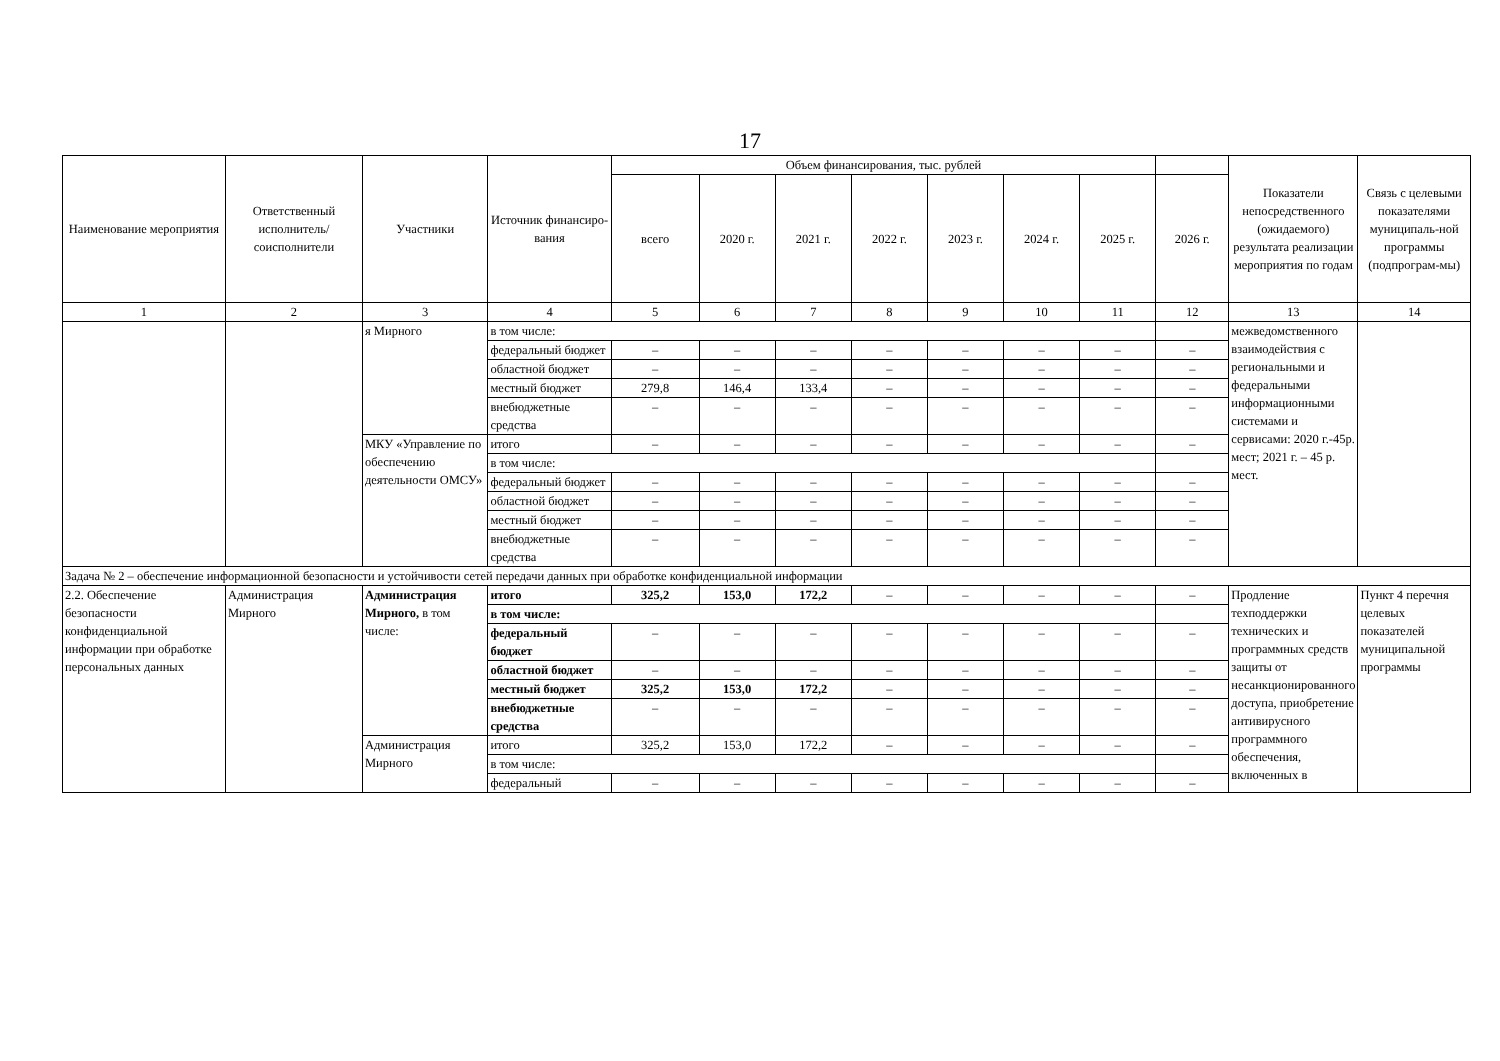17
| Наименование мероприятия | Ответственный исполнитель/ соисполнители | Участники | Источник финансиро-вания | Объем финансирования, тыс. рублей | | | | | | | | Показатели непосредственного (ожидаемого) результата реализации мероприятия по годам | Связь с целевыми показателями муниципаль-ной программы (подпрограм-мы) |
| --- | --- | --- | --- | --- | --- | --- | --- | --- | --- | --- | --- | --- | --- |
| | | | | всего | 2020 г. | 2021 г. | 2022 г. | 2023 г. | 2024 г. | 2025 г. | 2026 г. | | |
| 1 | 2 | 3 | 4 | 5 | 6 | 7 | 8 | 9 | 10 | 11 | 12 | 13 | 14 |
| | | я Мирного | в том числе: | | | | | | | | | межведомственного взаимодействия с региональными и федеральными информационными системами и сервисами: 2020 г.-45р. мест; 2021 г. – 45 р. мест. | |
| | | | федеральный бюджет | – | – | – | – | – | – | – | – | | |
| | | | областной бюджет | – | – | – | – | – | – | – | – | | |
| | | | местный бюджет | 279,8 | 146,4 | 133,4 | – | – | – | – | – | | |
| | | | внебюджетные средства | – | – | – | – | – | – | – | – | | |
| | | МКУ «Управление по обеспечению деятельности ОМСУ» | итого | – | – | – | – | – | – | – | – | | |
| | | | в том числе: | | | | | | | | | | |
| | | | федеральный бюджет | – | – | – | – | – | – | – | – | | |
| | | | областной бюджет | – | – | – | – | – | – | – | – | | |
| | | | местный бюджет | – | – | – | – | – | – | – | – | | |
| | | | внебюджетные средства | – | – | – | – | – | – | – | – | | |
| Задача № 2 – обеспечение информационной безопасности и устойчивости сетей передачи данных при обработке конфиденциальной информации | | | | | | | | | | | | | |
| 2.2. Обеспечение безопасности конфиденциальной информации при обработке персональных данных | Администрация Мирного | Администрация Мирного, в том числе: | итого | 325,2 | 153,0 | 172,2 | – | – | – | – | – | Продление техподдержки технических и программных средств защиты от несанкционированного доступа, приобретение антивирусного программного обеспечения, включенных в | Пункт 4 перечня целевых показателей муниципальной программы |
| | | | в том числе: | | | | | | | | | | |
| | | | федеральный бюджет | – | – | – | – | – | – | – | – | | |
| | | | областной бюджет | – | – | – | – | – | – | – | – | | |
| | | | местный бюджет | 325,2 | 153,0 | 172,2 | – | – | – | – | – | | |
| | | | внебюджетные средства | – | – | – | – | – | – | – | – | | |
| | | Администрация Мирного | итого | 325,2 | 153,0 | 172,2 | – | – | – | – | – | | |
| | | | в том числе: | | | | | | | | | | |
| | | | федеральный | – | – | – | – | – | – | – | – | | |